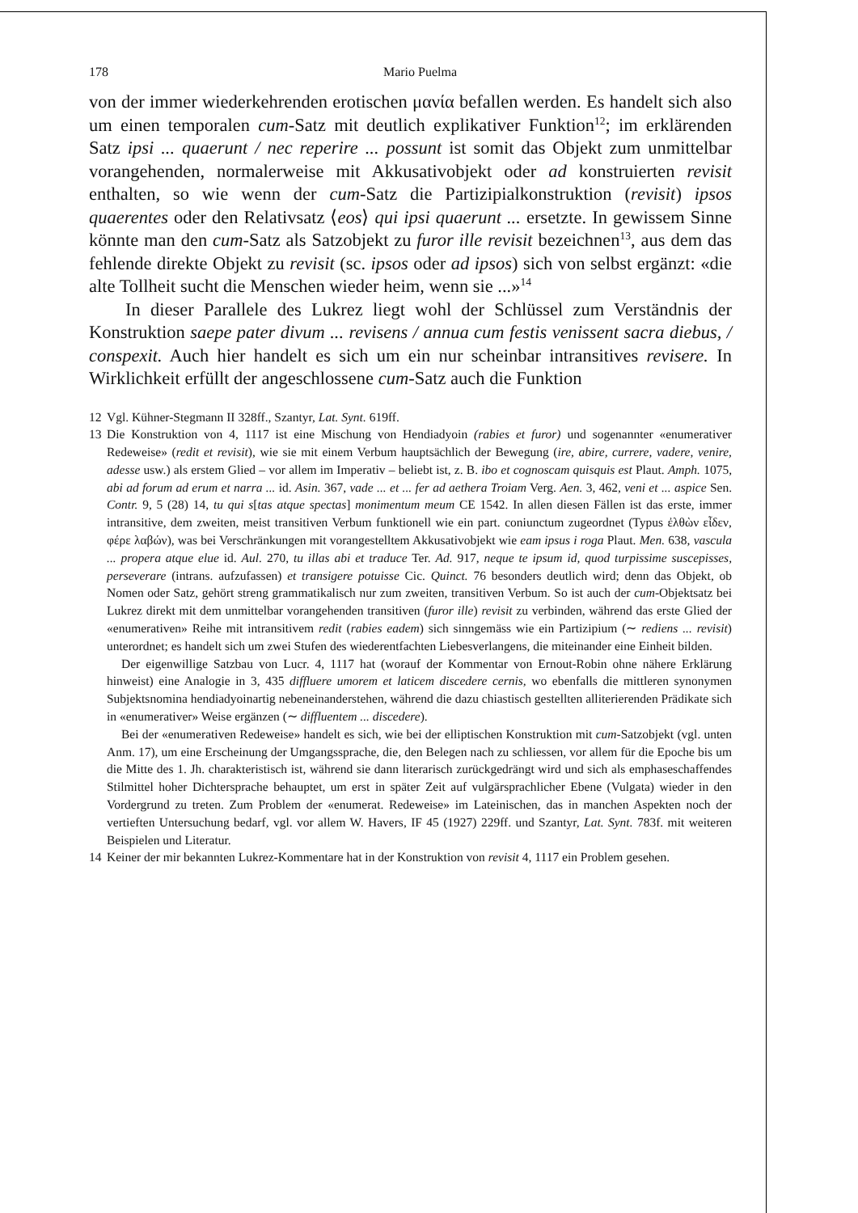178 Mario Puelma
von der immer wiederkehrenden erotischen μανία befallen werden. Es handelt sich also um einen temporalen cum-Satz mit deutlich explikativer Funktion<sup>12</sup>; im erklärenden Satz ipsi ... quaerunt / nec reperire ... possunt ist somit das Objekt zum unmittelbar vorangehenden, normalerweise mit Akkusativobjekt oder ad konstruierten revisit enthalten, so wie wenn der cum-Satz die Partizipialkonstruktion (revisit) ipsos quaerentes oder den Relativsatz ⟨eos⟩ qui ipsi quaerunt ... ersetzte. In gewissem Sinne könnte man den cum-Satz als Satzobjekt zu furor ille revisit bezeichnen<sup>13</sup>, aus dem das fehlende direkte Objekt zu revisit (sc. ipsos oder ad ipsos) sich von selbst ergänzt: «die alte Tollheit sucht die Menschen wieder heim, wenn sie ...»<sup>14</sup>
In dieser Parallele des Lukrez liegt wohl der Schlüssel zum Verständnis der Konstruktion saepe pater divum ... revisens / annua cum festis venissent sacra diebus, / conspexit. Auch hier handelt es sich um ein nur scheinbar intransitives revisere. In Wirklichkeit erfüllt der angeschlossene cum-Satz auch die Funktion
12 Vgl. Kühner-Stegmann II 328ff., Szantyr, Lat. Synt. 619ff.
13 Die Konstruktion von 4, 1117 ist eine Mischung von Hendiadyoin (rabies et furor) und sogenannter «enumerativer Redeweise» (redit et revisit), wie sie mit einem Verbum hauptsächlich der Bewegung (ire, abire, currere, vadere, venire, adesse usw.) als erstem Glied – vor allem im Imperativ – beliebt ist, z. B. ibo et cognoscam quisquis est Plaut. Amph. 1075, abi ad forum ad erum et narra ... id. Asin. 367, vade ... et ... fer ad aethera Troiam Verg. Aen. 3, 462, veni et ... aspice Sen. Contr. 9, 5 (28) 14, tu qui s[tas atque spectas] monimentum meum CE 1542. In allen diesen Fällen ist das erste, immer intransitive, dem zweiten, meist transitiven Verbum funktionell wie ein part. coniunctum zugeordnet (Typus ἐλθὼν εἶδεν, φέρε λαβών), was bei Verschränkungen mit vorangestelltem Akkusativobjekt wie eam ipsus i roga Plaut. Men. 638, vascula ... propera atque elue id. Aul. 270, tu illas abi et traduce Ter. Ad. 917, neque te ipsum id, quod turpissime suscepisses, perseverare (intrans. aufzufassen) et transigere potuisse Cic. Quinct. 76 besonders deutlich wird; denn das Objekt, ob Nomen oder Satz, gehört streng grammatikalisch nur zum zweiten, transitiven Verbum. So ist auch der cum-Objektsatz bei Lukrez direkt mit dem unmittelbar vorangehenden transitiven (furor ille) revisit zu verbinden, während das erste Glied der «enumerativen» Reihe mit intransitivem redit (rabies eadem) sich sinngemäss wie ein Partizipium (∼ rediens ... revisit) unterordnet; es handelt sich um zwei Stufen des wiederentfachten Liebesverlangens, die miteinander eine Einheit bilden.
Der eigenwillige Satzbau von Lucr. 4, 1117 hat (worauf der Kommentar von Ernout-Robin ohne nähere Erklärung hinweist) eine Analogie in 3, 435 diffluere umorem et laticem discedere cernis, wo ebenfalls die mittleren synonymen Subjektsnomina hendiadyoinartig nebeneinanderstehen, während die dazu chiastisch gestellten alliterierenden Prädikate sich in «enumerativer» Weise ergänzen (∼ diffluentem ... discedere).
Bei der «enumerativen Redeweise» handelt es sich, wie bei der elliptischen Konstruktion mit cum-Satzobjekt (vgl. unten Anm. 17), um eine Erscheinung der Umgangssprache, die, den Belegen nach zu schliessen, vor allem für die Epoche bis um die Mitte des 1. Jh. charakteristisch ist, während sie dann literarisch zurückgedrängt wird und sich als emphaseschaffendes Stilmittel hoher Dichtersprache behauptet, um erst in später Zeit auf vulgärsprachlicher Ebene (Vulgata) wieder in den Vordergrund zu treten. Zum Problem der «enumerat. Redeweise» im Lateinischen, das in manchen Aspekten noch der vertieften Untersuchung bedarf, vgl. vor allem W. Havers, IF 45 (1927) 229ff. und Szantyr, Lat. Synt. 783f. mit weiteren Beispielen und Literatur.
14 Keiner der mir bekannten Lukrez-Kommentare hat in der Konstruktion von revisit 4, 1117 ein Problem gesehen.